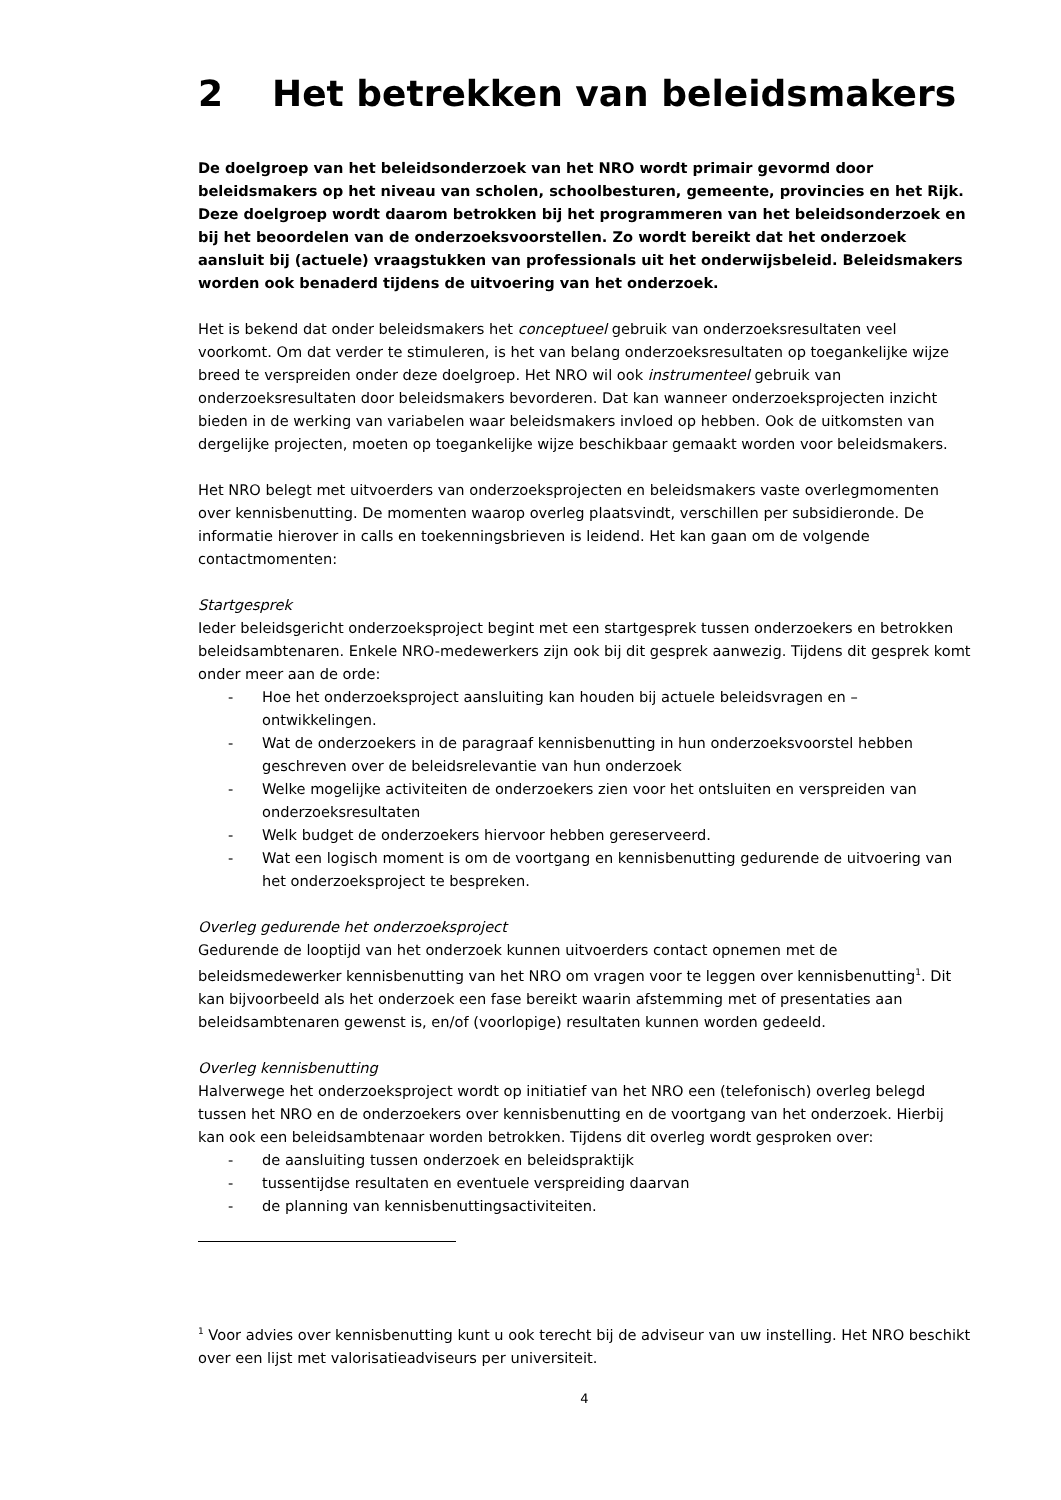2 Het betrekken van beleidsmakers
De doelgroep van het beleidsonderzoek van het NRO wordt primair gevormd door beleidsmakers op het niveau van scholen, schoolbesturen, gemeente, provincies en het Rijk. Deze doelgroep wordt daarom betrokken bij het programmeren van het beleidsonderzoek en bij het beoordelen van de onderzoeksvoorstellen. Zo wordt bereikt dat het onderzoek aansluit bij (actuele) vraagstukken van professionals uit het onderwijsbeleid. Beleidsmakers worden ook benaderd tijdens de uitvoering van het onderzoek.
Het is bekend dat onder beleidsmakers het conceptueel gebruik van onderzoeksresultaten veel voorkomt. Om dat verder te stimuleren, is het van belang onderzoeksresultaten op toegankelijke wijze breed te verspreiden onder deze doelgroep. Het NRO wil ook instrumenteel gebruik van onderzoeksresultaten door beleidsmakers bevorderen. Dat kan wanneer onderzoeksprojecten inzicht bieden in de werking van variabelen waar beleidsmakers invloed op hebben. Ook de uitkomsten van dergelijke projecten, moeten op toegankelijke wijze beschikbaar gemaakt worden voor beleidsmakers.
Het NRO belegt met uitvoerders van onderzoeksprojecten en beleidsmakers vaste overlegmomenten over kennisbenutting. De momenten waarop overleg plaatsvindt, verschillen per subsidieronde. De informatie hierover in calls en toekenningsbrieven is leidend. Het kan gaan om de volgende contactmomenten:
Startgesprek
Ieder beleidsgericht onderzoeksproject begint met een startgesprek tussen onderzoekers en betrokken beleidsambtenaren. Enkele NRO-medewerkers zijn ook bij dit gesprek aanwezig. Tijdens dit gesprek komt onder meer aan de orde:
- Hoe het onderzoeksproject aansluiting kan houden bij actuele beleidsvragen en –ontwikkelingen.
- Wat de onderzoekers in de paragraaf kennisbenutting in hun onderzoeksvoorstel hebben geschreven over de beleidsrelevantie van hun onderzoek
- Welke mogelijke activiteiten de onderzoekers zien voor het ontsluiten en verspreiden van onderzoeksresultaten
- Welk budget de onderzoekers hiervoor hebben gereserveerd.
- Wat een logisch moment is om de voortgang en kennisbenutting gedurende de uitvoering van het onderzoeksproject te bespreken.
Overleg gedurende het onderzoeksproject
Gedurende de looptijd van het onderzoek kunnen uitvoerders contact opnemen met de beleidsmedewerker kennisbenutting van het NRO om vragen voor te leggen over kennisbenutting<sup>1</sup>. Dit kan bijvoorbeeld als het onderzoek een fase bereikt waarin afstemming met of presentaties aan beleidsambtenaren gewenst is, en/of (voorlopige) resultaten kunnen worden gedeeld.
Overleg kennisbenutting
Halverwege het onderzoeksproject wordt op initiatief van het NRO een (telefonisch) overleg belegd tussen het NRO en de onderzoekers over kennisbenutting en de voortgang van het onderzoek. Hierbij kan ook een beleidsambtenaar worden betrokken. Tijdens dit overleg wordt gesproken over:
- de aansluiting tussen onderzoek en beleidspraktijk
- tussentijdse resultaten en eventuele verspreiding daarvan
- de planning van kennisbenuttingsactiviteiten.
<sup>1</sup> Voor advies over kennisbenutting kunt u ook terecht bij de adviseur van uw instelling. Het NRO beschikt over een lijst met valorisatieadviseurs per universiteit.
4